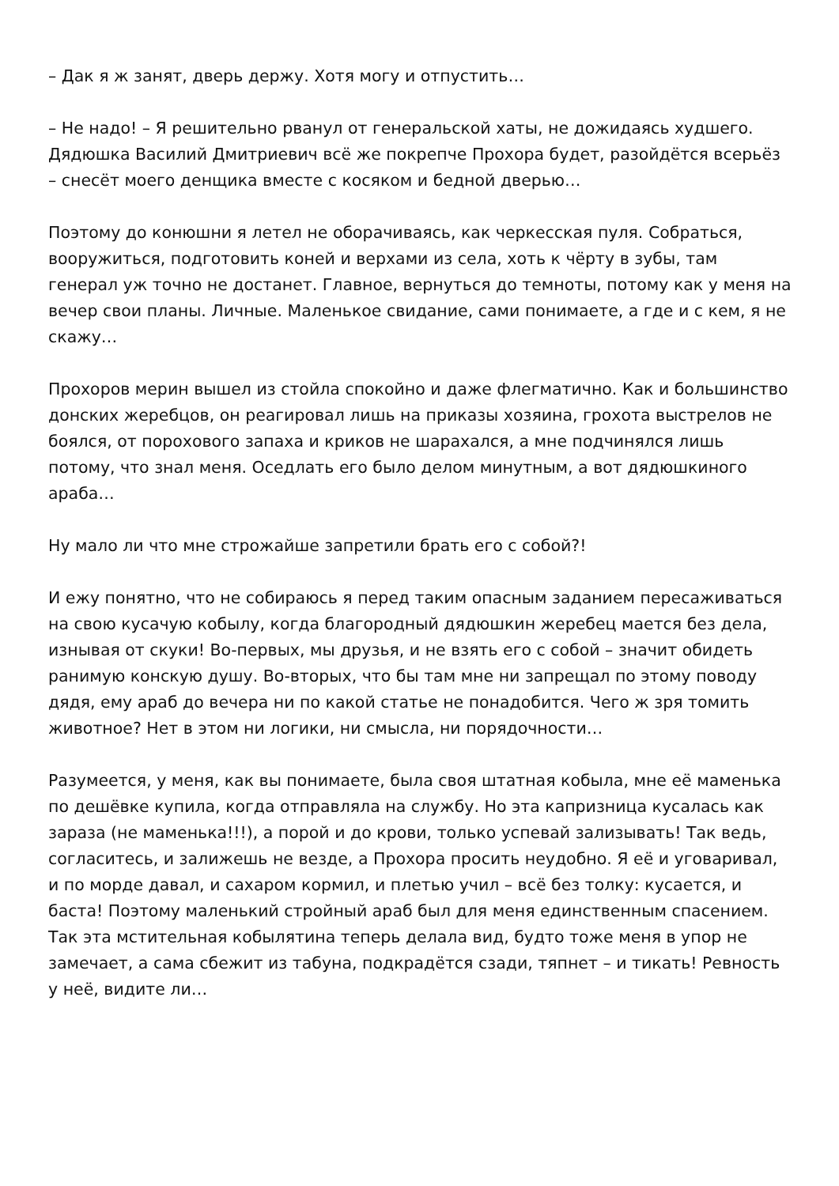– Дак я ж занят, дверь держу. Хотя могу и отпустить…
– Не надо! – Я решительно рванул от генеральской хаты, не дожидаясь худшего. Дядюшка Василий Дмитриевич всё же покрепче Прохора будет, разойдётся всерьёз – снесёт моего денщика вместе с косяком и бедной дверью…
Поэтому до конюшни я летел не оборачиваясь, как черкесская пуля. Собраться, вооружиться, подготовить коней и верхами из села, хоть к чёрту в зубы, там генерал уж точно не достанет. Главное, вернуться до темноты, потому как у меня на вечер свои планы. Личные. Маленькое свидание, сами понимаете, а где и с кем, я не скажу…
Прохоров мерин вышел из стойла спокойно и даже флегматично. Как и большинство донских жеребцов, он реагировал лишь на приказы хозяина, грохота выстрелов не боялся, от порохового запаха и криков не шарахался, а мне подчинялся лишь потому, что знал меня. Оседлать его было делом минутным, а вот дядюшкиного араба…
Ну мало ли что мне строжайше запретили брать его с собой?!
И ежу понятно, что не собираюсь я перед таким опасным заданием пересаживаться на свою кусачую кобылу, когда благородный дядюшкин жеребец мается без дела, изнывая от скуки! Во-первых, мы друзья, и не взять его с собой – значит обидеть ранимую конскую душу. Во-вторых, что бы там мне ни запрещал по этому поводу дядя, ему араб до вечера ни по какой статье не понадобится. Чего ж зря томить животное? Нет в этом ни логики, ни смысла, ни порядочности…
Разумеется, у меня, как вы понимаете, была своя штатная кобыла, мне её маменька по дешёвке купила, когда отправляла на службу. Но эта капризница кусалась как зараза (не маменька!!!), а порой и до крови, только успевай зализывать! Так ведь, согласитесь, и залижешь не везде, а Прохора просить неудобно. Я её и уговаривал, и по морде давал, и сахаром кормил, и плетью учил – всё без толку: кусается, и баста! Поэтому маленький стройный араб был для меня единственным спасением. Так эта мстительная кобылятина теперь делала вид, будто тоже меня в упор не замечает, а сама сбежит из табуна, подкрадётся сзади, тяпнет – и тикать! Ревность у неё, видите ли…